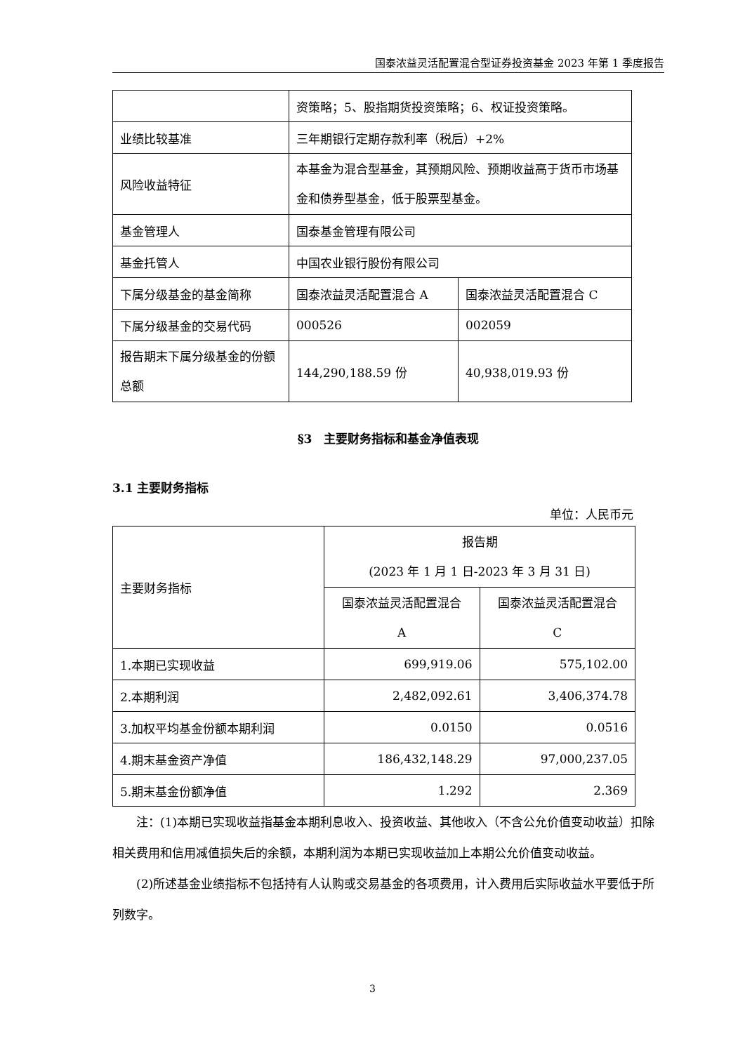国泰浓益灵活配置混合型证券投资基金 2023 年第 1 季度报告
| | 资策略；5、股指期货投资策略；6、权证投资策略。 | |
| 业绩比较基准 | 三年期银行定期存款利率（税后）+2% | |
| 风险收益特征 | 本基金为混合型基金，其预期风险、预期收益高于货币市场基金和债券型基金，低于股票型基金。 | |
| 基金管理人 | 国泰基金管理有限公司 | |
| 基金托管人 | 中国农业银行股份有限公司 | |
| 下属分级基金的基金简称 | 国泰浓益灵活配置混合 A | 国泰浓益灵活配置混合 C |
| 下属分级基金的交易代码 | 000526 | 002059 |
| 报告期末下属分级基金的份额总额 | 144,290,188.59 份 | 40,938,019.93 份 |
§3　主要财务指标和基金净值表现
3.1 主要财务指标
单位：人民币元
| 主要财务指标 | 报告期 (2023 年 1 月 1 日-2023 年 3 月 31 日) | |
| | 国泰浓益灵活配置混合 A | 国泰浓益灵活配置混合 C |
| 1.本期已实现收益 | 699,919.06 | 575,102.00 |
| 2.本期利润 | 2,482,092.61 | 3,406,374.78 |
| 3.加权平均基金份额本期利润 | 0.0150 | 0.0516 |
| 4.期末基金资产净值 | 186,432,148.29 | 97,000,237.05 |
| 5.期末基金份额净值 | 1.292 | 2.369 |
注：(1)本期已实现收益指基金本期利息收入、投资收益、其他收入（不含公允价值变动收益）扣除相关费用和信用减值损失后的余额，本期利润为本期已实现收益加上本期公允价值变动收益。
(2)所述基金业绩指标不包括持有人认购或交易基金的各项费用，计入费用后实际收益水平要低于所列数字。
3